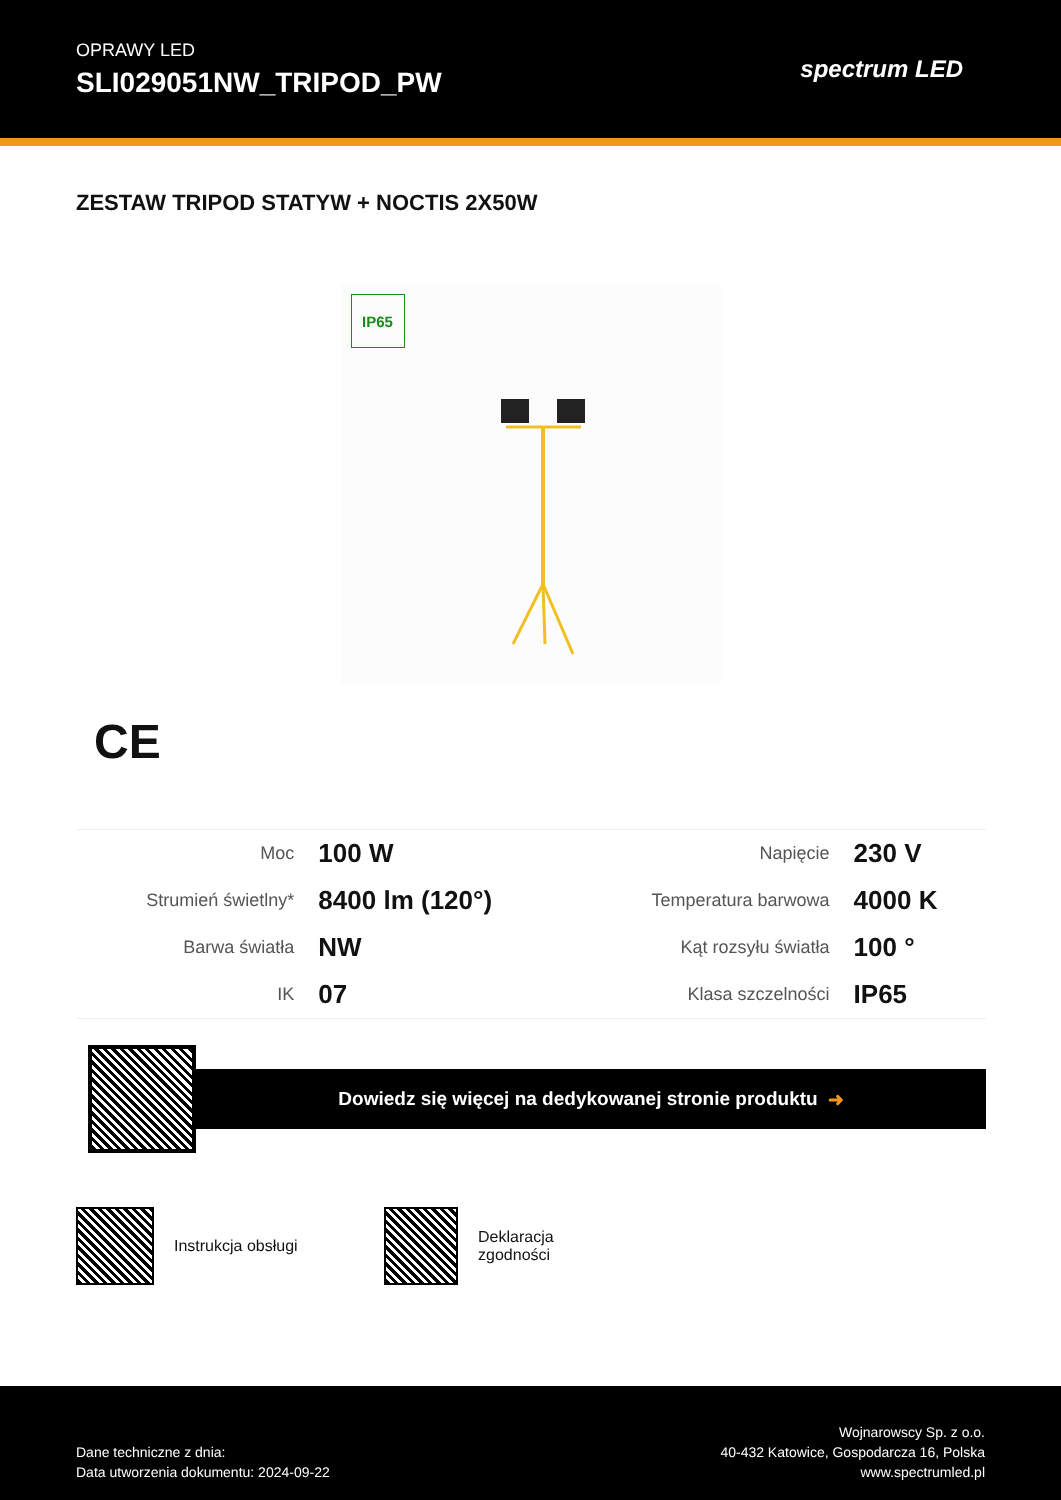OPRAWY LED
SLI029051NW_TRIPOD_PW
spectrum LED
ZESTAW TRIPOD STATYW + NOCTIS 2X50W
IP65
CE
| Moc | 100 W | Napięcie | 230 V |
| Strumień świetlny* | 8400 lm (120°) | Temperatura barwowa | 4000 K |
| Barwa światła | NW | Kąt rozsyłu światła | 100 ° |
| IK | 07 | Klasa szczelności | IP65 |
Dowiedz się więcej na dedykowanej stronie produktu ➜
Instrukcja obsługi Deklaracja zgodności
Dane techniczne z dnia:
Data utworzenia dokumentu: 2024-09-22
Wojnarowscy Sp. z o.o.
40-432 Katowice, Gospodarcza 16, Polska
www.spectrumled.pl